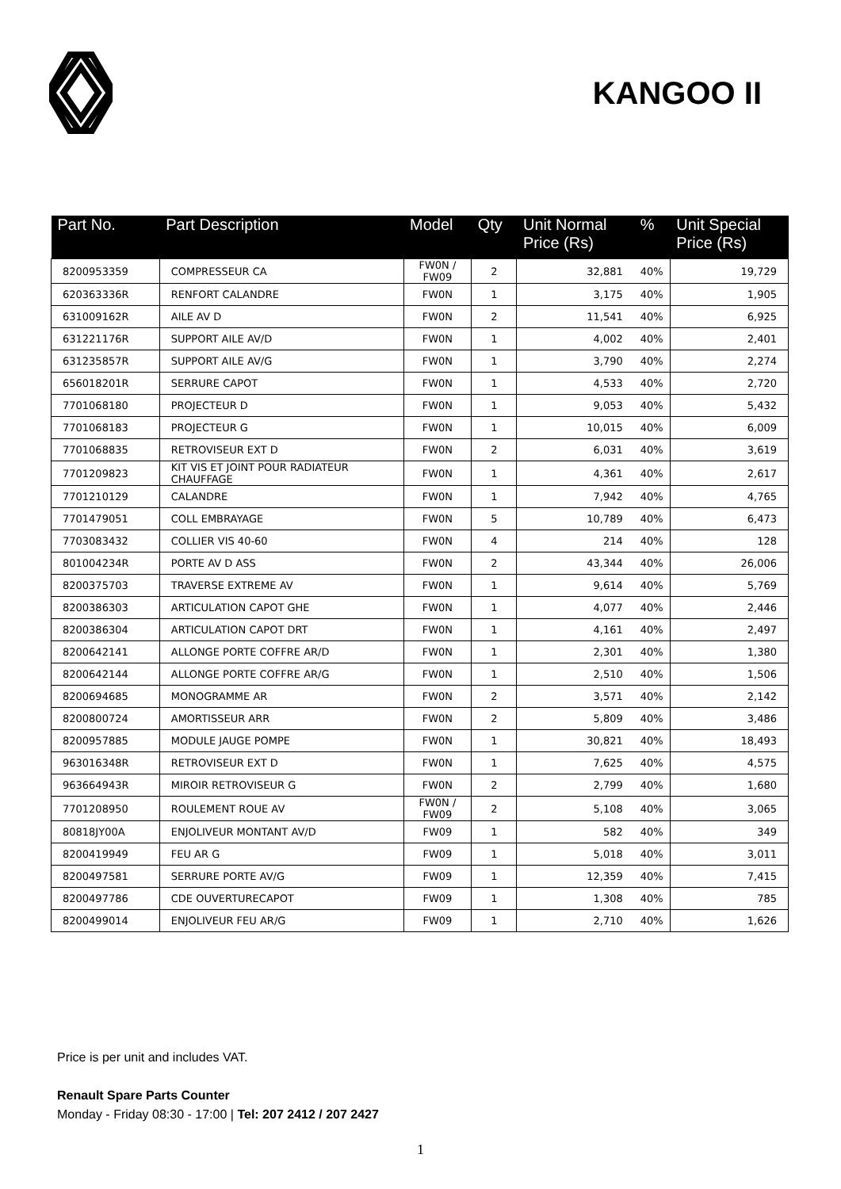KANGOO II
| Part No. | Part Description | Model | Qty | Unit Normal Price (Rs) | % | Unit Special Price (Rs) |
| --- | --- | --- | --- | --- | --- | --- |
| 8200953359 | COMPRESSEUR CA | FW0N / FW09 | 2 | 32,881 | 40% | 19,729 |
| 620363336R | RENFORT CALANDRE | FW0N | 1 | 3,175 | 40% | 1,905 |
| 631009162R | AILE AV D | FW0N | 2 | 11,541 | 40% | 6,925 |
| 631221176R | SUPPORT AILE AV/D | FW0N | 1 | 4,002 | 40% | 2,401 |
| 631235857R | SUPPORT AILE AV/G | FW0N | 1 | 3,790 | 40% | 2,274 |
| 656018201R | SERRURE CAPOT | FW0N | 1 | 4,533 | 40% | 2,720 |
| 7701068180 | PROJECTEUR D | FW0N | 1 | 9,053 | 40% | 5,432 |
| 7701068183 | PROJECTEUR G | FW0N | 1 | 10,015 | 40% | 6,009 |
| 7701068835 | RETROVISEUR EXT D | FW0N | 2 | 6,031 | 40% | 3,619 |
| 7701209823 | KIT VIS ET JOINT POUR RADIATEUR CHAUFFAGE | FW0N | 1 | 4,361 | 40% | 2,617 |
| 7701210129 | CALANDRE | FW0N | 1 | 7,942 | 40% | 4,765 |
| 7701479051 | COLL EMBRAYAGE | FW0N | 5 | 10,789 | 40% | 6,473 |
| 7703083432 | COLLIER VIS 40-60 | FW0N | 4 | 214 | 40% | 128 |
| 801004234R | PORTE AV D ASS | FW0N | 2 | 43,344 | 40% | 26,006 |
| 8200375703 | TRAVERSE EXTREME AV | FW0N | 1 | 9,614 | 40% | 5,769 |
| 8200386303 | ARTICULATION CAPOT GHE | FW0N | 1 | 4,077 | 40% | 2,446 |
| 8200386304 | ARTICULATION CAPOT DRT | FW0N | 1 | 4,161 | 40% | 2,497 |
| 8200642141 | ALLONGE PORTE COFFRE AR/D | FW0N | 1 | 2,301 | 40% | 1,380 |
| 8200642144 | ALLONGE PORTE COFFRE AR/G | FW0N | 1 | 2,510 | 40% | 1,506 |
| 8200694685 | MONOGRAMME AR | FW0N | 2 | 3,571 | 40% | 2,142 |
| 8200800724 | AMORTISSEUR ARR | FW0N | 2 | 5,809 | 40% | 3,486 |
| 8200957885 | MODULE JAUGE POMPE | FW0N | 1 | 30,821 | 40% | 18,493 |
| 963016348R | RETROVISEUR EXT D | FW0N | 1 | 7,625 | 40% | 4,575 |
| 963664943R | MIROIR RETROVISEUR G | FW0N | 2 | 2,799 | 40% | 1,680 |
| 7701208950 | ROULEMENT ROUE AV | FW0N / FW09 | 2 | 5,108 | 40% | 3,065 |
| 80818JY00A | ENJOLIVEUR MONTANT AV/D | FW09 | 1 | 582 | 40% | 349 |
| 8200419949 | FEU AR G | FW09 | 1 | 5,018 | 40% | 3,011 |
| 8200497581 | SERRURE PORTE AV/G | FW09 | 1 | 12,359 | 40% | 7,415 |
| 8200497786 | CDE OUVERTURECAPOT | FW09 | 1 | 1,308 | 40% | 785 |
| 8200499014 | ENJOLIVEUR FEU AR/G | FW09 | 1 | 2,710 | 40% | 1,626 |
Price is per unit and includes VAT.
Renault Spare Parts Counter
Monday - Friday 08:30 - 17:00 | Tel: 207 2412 / 207 2427
1